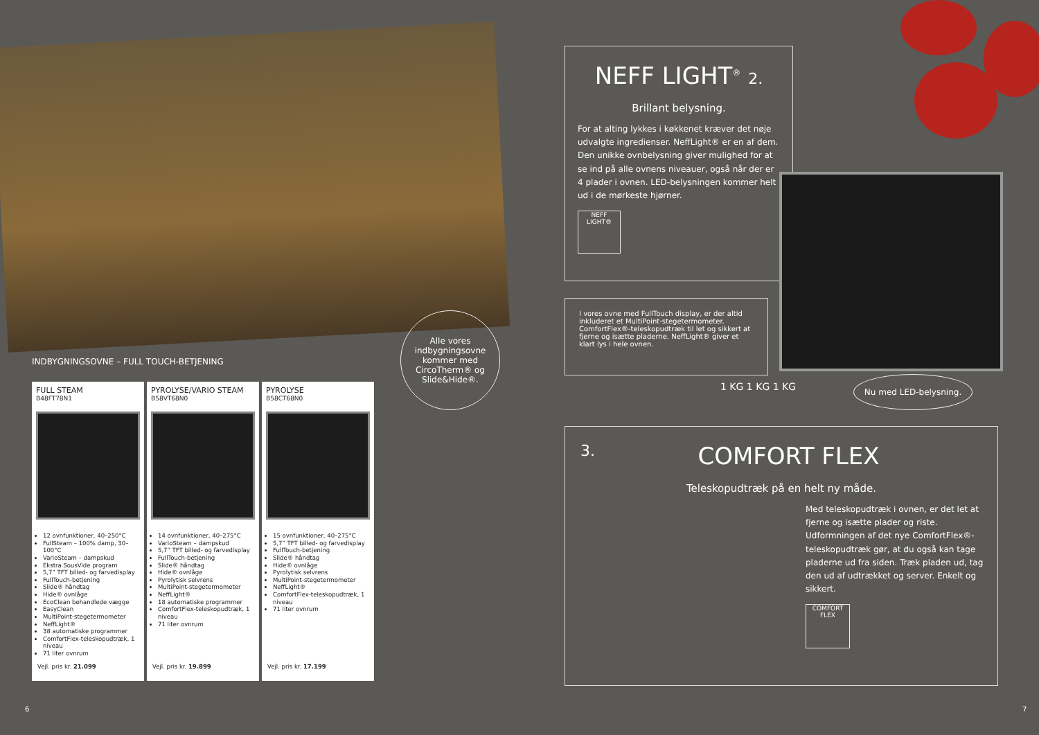INDBYGNINGSOVNE – FULL TOUCH-BETJENING
FULL STEAM
B48FT78N1
12 ovnfunktioner, 40–250°C
FullSteam – 100% damp, 30–100°C
VarioSteam – dampskud
Ekstra SousVide program
5,7” TFT billed- og farvedisplay
FullTouch-betjening
Slide® håndtag
Hide® ovnlåge
EcoClean behandlede vægge
EasyClean
MultiPoint-stegetermometer
NeffLight®
38 automatiske programmer
ComfortFlex-teleskopudtræk, 1 niveau
71 liter ovnrum
Vejl. pris kr. 21.099
PYROLYSE/VARIO STEAM
B58VT68N0
14 ovnfunktioner, 40–275°C
VarioSteam – dampskud
5,7” TFT billed- og farvedisplay
FullTouch-betjening
Slide® håndtag
Hide® ovnlåge
Pyrolytisk selvrens
MultiPoint-stegetermometer
NeffLight®
18 automatiske programmer
ComfortFlex-teleskopudtræk, 1 niveau
71 liter ovnrum
Vejl. pris kr. 19.899
PYROLYSE
B58CT68N0
15 ovnfunktioner, 40–275°C
5,7” TFT billed- og farvedisplay
FullTouch-betjening
Slide® håndtag
Hide® ovnlåge
Pyrolytisk selvrens
MultiPoint-stegetermometer
NeffLight®
ComfortFlex-teleskopudtræk, 1 niveau
71 liter ovnrum
Vejl. pris kr. 17.199
Alle vores indbygningsovne kommer med CircoTherm® og Slide&Hide®.
NEFF LIGHT<sup>®</sup> 2.
Brillant belysning.
For at alting lykkes i køkkenet kræver det nøje udvalgte ingredienser. NeffLight® er en af dem. Den unikke ovnbelysning giver mulighed for at se ind på alle ovnens niveauer, også når der er 4 plader i ovnen. LED-belysningen kommer helt ud i de mørkeste hjørner.
NEFF LIGHT®
I vores ovne med FullTouch display, er der altid inkluderet et MultiPoint-stegetermometer. ComfortFlex®-teleskopudtræk til let og sikkert at fjerne og isætte pladerne. NeffLight® giver et klart lys i hele ovnen.
1 KG 1 KG 1 KG
Nu med LED-belysning.
3. COMFORT FLEX
Teleskopudtræk på en helt ny måde.
Med teleskopudtræk i ovnen, er det let at fjerne og isætte plader og riste. Udformningen af det nye ComfortFlex®-teleskopudtræk gør, at du også kan tage pladerne ud fra siden. Træk pladen ud, tag den ud af udtrækket og server. Enkelt og sikkert.
COMFORT FLEX
6 7